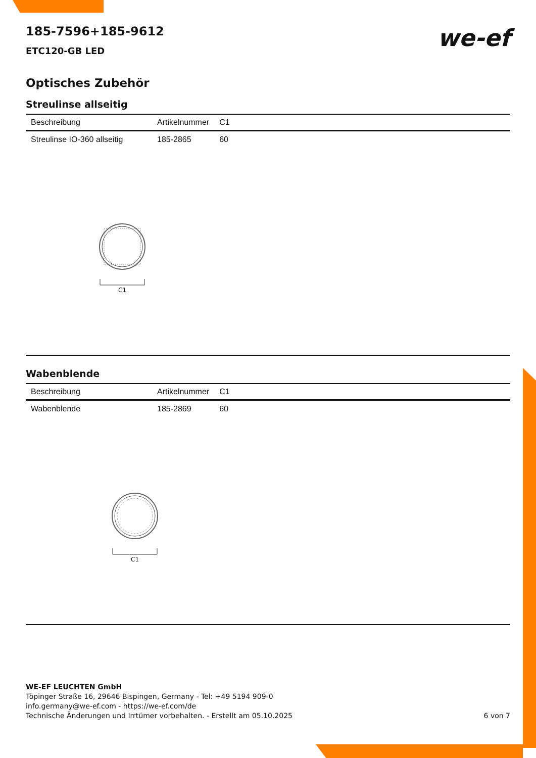we-ef
185-7596+185-9612
ETC120-GB LED
Optisches Zubehör
Streulinse allseitig
| Beschreibung | Artikelnummer | C1 |
| --- | --- | --- |
| Streulinse IO-360 allseitig | 185-2865 | 60 |
C1
Wabenblende
| Beschreibung | Artikelnummer | C1 |
| --- | --- | --- |
| Wabenblende | 185-2869 | 60 |
C1
WE-EF LEUCHTEN GmbH
Töpinger Straße 16, 29646 Bispingen, Germany - Tel: +49 5194 909-0
info.germany@we-ef.com - https://we-ef.com/de
Technische Änderungen und Irrtümer vorbehalten. - Erstellt am 05.10.2025 6 von 7